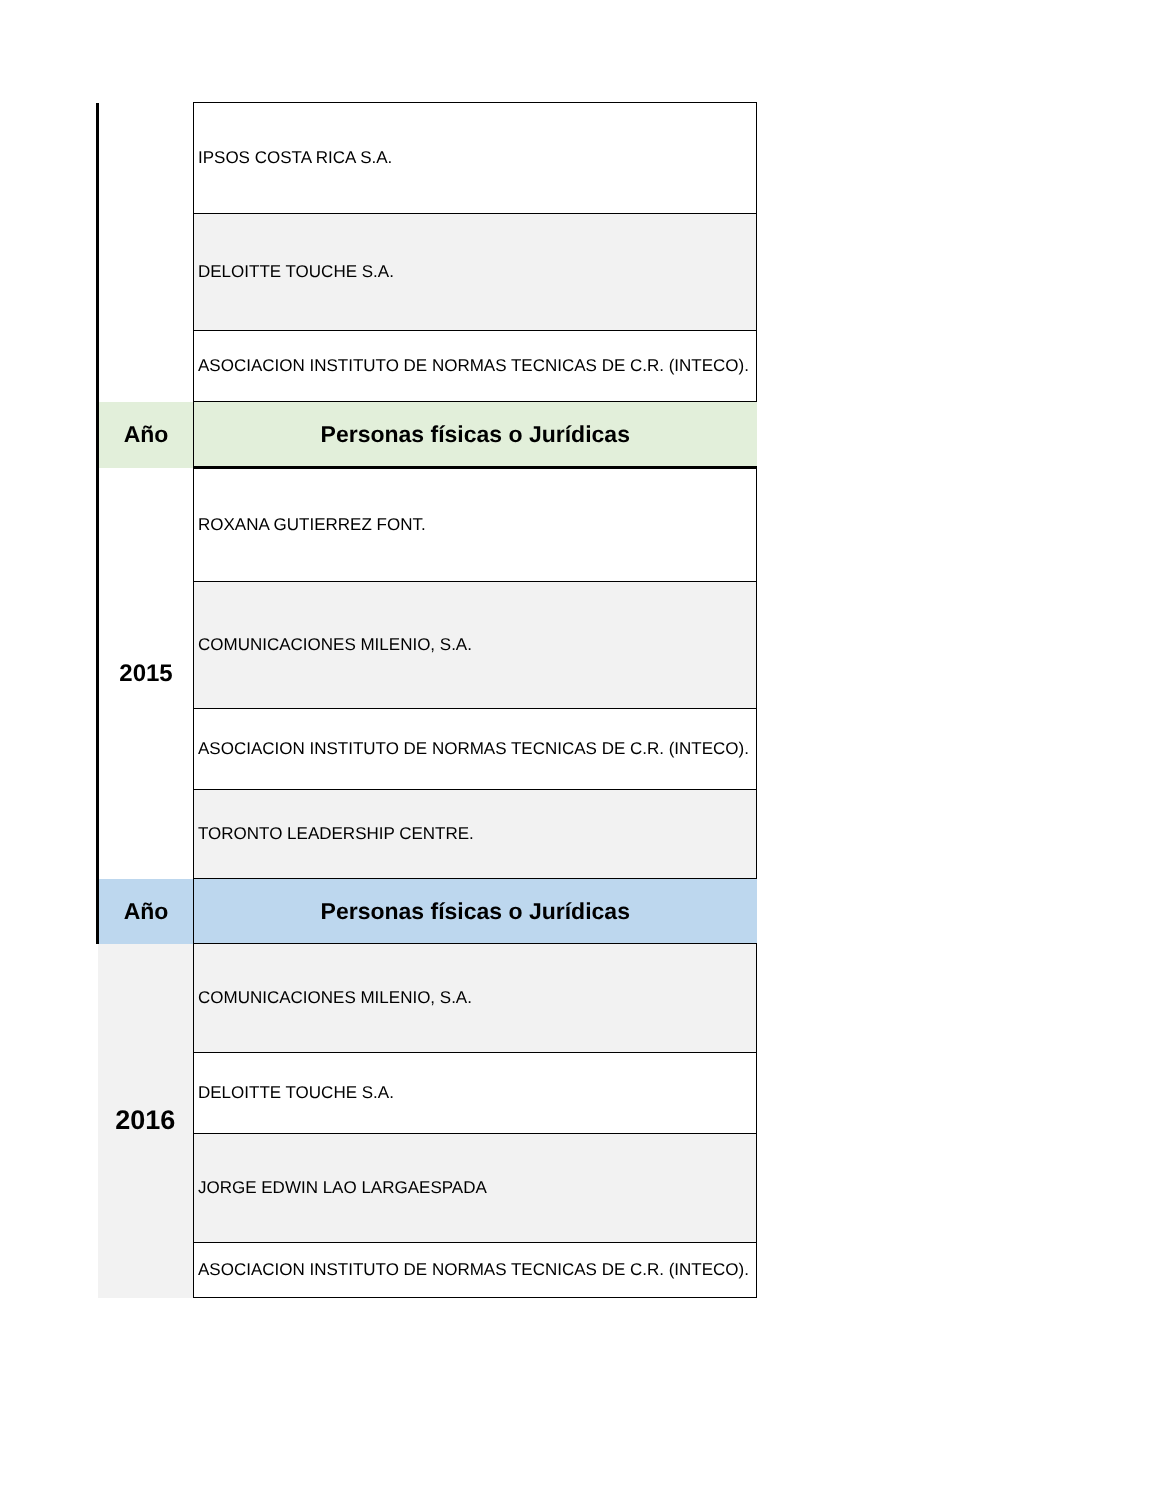| | IPSOS COSTA RICA S.A. |
| | DELOITTE TOUCHE S.A. |
| | ASOCIACION INSTITUTO DE NORMAS TECNICAS DE C.R. (INTECO). |
| Año | Personas físicas o Jurídicas |
| 2015 | ROXANA GUTIERREZ FONT. |
| | COMUNICACIONES MILENIO, S.A. |
| | ASOCIACION INSTITUTO DE NORMAS TECNICAS DE C.R. (INTECO). |
| | TORONTO LEADERSHIP CENTRE. |
| Año | Personas físicas o Jurídicas |
| 2016 | COMUNICACIONES MILENIO, S.A. |
| | DELOITTE TOUCHE S.A. |
| | JORGE EDWIN LAO LARGAESPADA |
| | ASOCIACION INSTITUTO DE NORMAS TECNICAS DE C.R. (INTECO). |